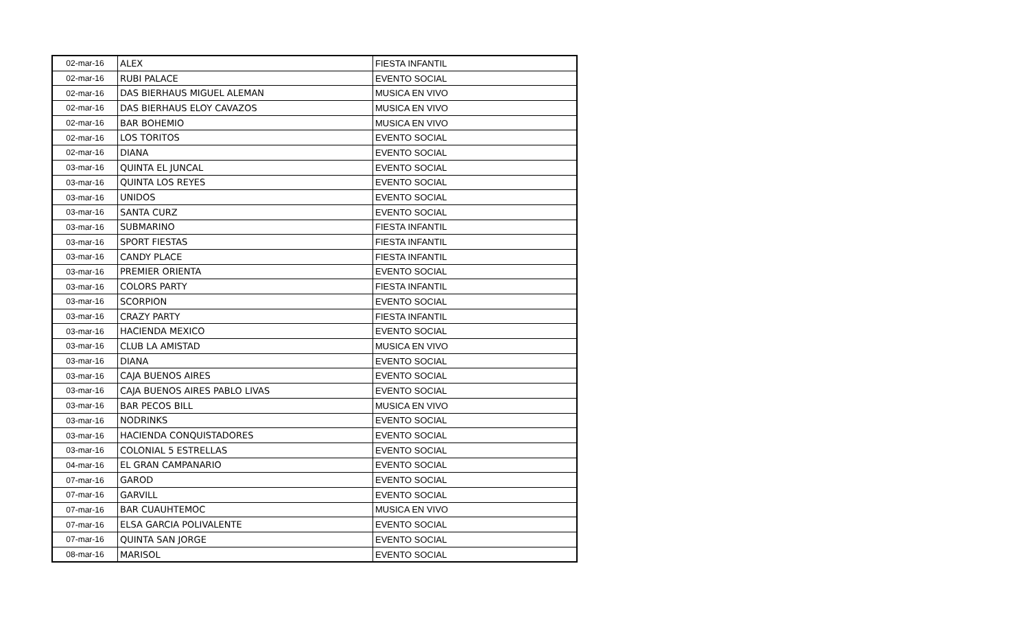| 02-mar-16 | ALEX | FIESTA INFANTIL |
| 02-mar-16 | RUBI PALACE | EVENTO SOCIAL |
| 02-mar-16 | DAS BIERHAUS MIGUEL ALEMAN | MUSICA EN VIVO |
| 02-mar-16 | DAS BIERHAUS ELOY CAVAZOS | MUSICA EN VIVO |
| 02-mar-16 | BAR BOHEMIO | MUSICA EN VIVO |
| 02-mar-16 | LOS TORITOS | EVENTO SOCIAL |
| 02-mar-16 | DIANA | EVENTO SOCIAL |
| 03-mar-16 | QUINTA EL JUNCAL | EVENTO SOCIAL |
| 03-mar-16 | QUINTA LOS REYES | EVENTO SOCIAL |
| 03-mar-16 | UNIDOS | EVENTO SOCIAL |
| 03-mar-16 | SANTA CURZ | EVENTO SOCIAL |
| 03-mar-16 | SUBMARINO | FIESTA INFANTIL |
| 03-mar-16 | SPORT FIESTAS | FIESTA INFANTIL |
| 03-mar-16 | CANDY PLACE | FIESTA INFANTIL |
| 03-mar-16 | PREMIER ORIENTA | EVENTO SOCIAL |
| 03-mar-16 | COLORS PARTY | FIESTA INFANTIL |
| 03-mar-16 | SCORPION | EVENTO SOCIAL |
| 03-mar-16 | CRAZY PARTY | FIESTA INFANTIL |
| 03-mar-16 | HACIENDA MEXICO | EVENTO SOCIAL |
| 03-mar-16 | CLUB LA AMISTAD | MUSICA EN VIVO |
| 03-mar-16 | DIANA | EVENTO SOCIAL |
| 03-mar-16 | CAJA BUENOS AIRES | EVENTO SOCIAL |
| 03-mar-16 | CAJA BUENOS AIRES PABLO LIVAS | EVENTO SOCIAL |
| 03-mar-16 | BAR PECOS BILL | MUSICA EN VIVO |
| 03-mar-16 | NODRINKS | EVENTO SOCIAL |
| 03-mar-16 | HACIENDA CONQUISTADORES | EVENTO SOCIAL |
| 03-mar-16 | COLONIAL 5 ESTRELLAS | EVENTO SOCIAL |
| 04-mar-16 | EL GRAN CAMPANARIO | EVENTO SOCIAL |
| 07-mar-16 | GAROD | EVENTO SOCIAL |
| 07-mar-16 | GARVILL | EVENTO SOCIAL |
| 07-mar-16 | BAR CUAUHTEMOC | MUSICA EN VIVO |
| 07-mar-16 | ELSA GARCIA POLIVALENTE | EVENTO SOCIAL |
| 07-mar-16 | QUINTA SAN JORGE | EVENTO SOCIAL |
| 08-mar-16 | MARISOL | EVENTO SOCIAL |